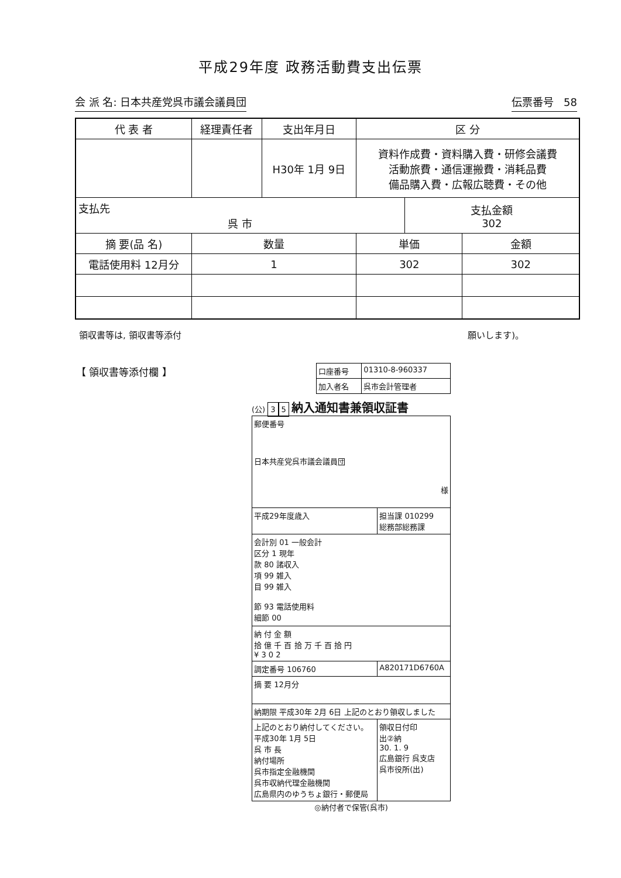平成29年度 政務活動費支出伝票
会 派 名: 日本共産党呉市議会議員団 伝票番号 58
| 代 表 者 | 経理責任者 | 支出年月日 | 区 分 | | |
| --- | --- | --- | --- | --- | --- |
| | | H30年 1月 9日 | 資料作成費・資料購入費・研修会議費 活動旅費・通信運搬費・消耗品費 備品購入費・広報広聴費・その他 | | |
| 支払先 呉 市 | | | | 支払金額 302 | |
| 摘 要(品 名) | 数量 | | 単価 | | 金額 |
| 電話使用料 12月分 | 1 | | 302 | | 302 |
領収書等は, 領収書等添付 願いします)。
【 領収書等添付欄 】
| 口座番号 | 01310-8-960337 |
| 加入者名 | 呉市会計管理者 |
(公) 3 5 納入通知書兼領収証書
| 郵便番号 日本共産党呉市議会議員団 様 | |
| 平成29年度歳入 | 担当課 010299 総務部総務課 |
| 会計別 01 一般会計 区分 1 現年 款 80 諸収入 項 99 雑入 目 99 雑入 節 93 電話使用料 細節 00 | |
| 納 付 金 額 拾 億 千 百 拾 万 千 百 拾 円 ¥ 3 0 2 | |
| 調定番号 106760 | A820171D6760A |
| 摘 要 12月分 | |
| 納期限 平成30年 2月 6日 上記のとおり領収しました | |
| 上記のとおり納付してください。 平成30年 1月 5日 呉 市 長 納付場所 呉市指定金融機関 呉市収納代理金融機関 広島県内のゆうちょ銀行・郵便局 | 領収日付印 出②納 30. 1. 9 広島銀行 呉支店 呉市役所(出) |
◎納付者で保管(呉市)